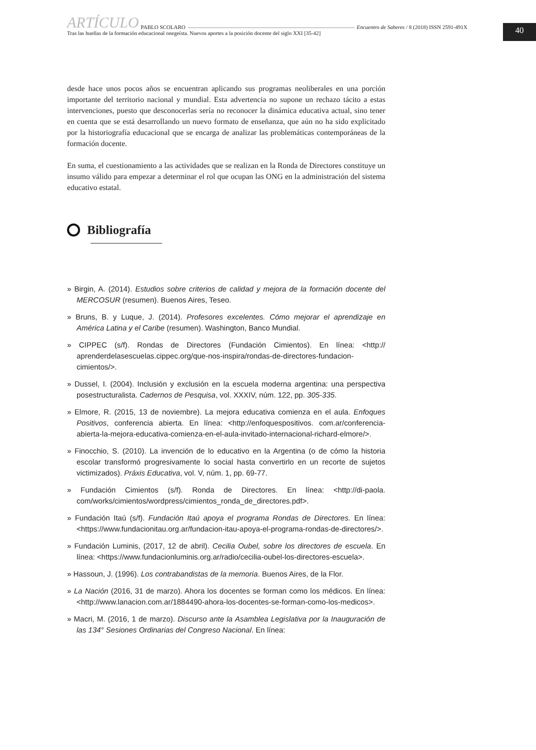ARTÍCULO PABLO SCOLARO Encuentro de Saberes / 8 (2018) ISSN 2591-491X
Tras las huellas de la formación educacional onegeísta. Nuevos aportes a la posición docente del siglo XXI [35-42]
40
desde hace unos pocos años se encuentran aplicando sus programas neoliberales en una porción importante del territorio nacional y mundial. Esta advertencia no supone un rechazo tácito a estas intervenciones, puesto que desconocerlas sería no reconocer la dinámica educativa actual, sino tener en cuenta que se está desarrollando un nuevo formato de enseñanza, que aún no ha sido explicitado por la historiografía educacional que se encarga de analizar las problemáticas contemporáneas de la formación docente.
En suma, el cuestionamiento a las actividades que se realizan en la Ronda de Directores constituye un insumo válido para empezar a determinar el rol que ocupan las ONG en la administración del sistema educativo estatal.
Bibliografía
» Birgin, A. (2014). Estudios sobre criterios de calidad y mejora de la formación docente del MERCOSUR (resumen). Buenos Aires, Teseo.
» Bruns, B. y Luque, J. (2014). Profesores excelentes. Cómo mejorar el aprendizaje en América Latina y el Caribe (resumen). Washington, Banco Mundial.
» CIPPEC (s/f). Rondas de Directores (Fundación Cimientos). En línea: <http:// aprenderdelasescuelas.cippec.org/que-nos-inspira/rondas-de-directores-fundacion-cimientos/>.
» Dussel, I. (2004). Inclusión y exclusión en la escuela moderna argentina: una perspectiva posestructuralista. Cadernos de Pesquisa, vol. XXXIV, núm. 122, pp. 305-335.
» Elmore, R. (2015, 13 de noviembre). La mejora educativa comienza en el aula. Enfoques Positivos, conferencia abierta. En línea: <http://enfoquespositivos. com.ar/conferencia-abierta-la-mejora-educativa-comienza-en-el-aula-invitado-internacional-richard-elmore/>.
» Finocchio, S. (2010). La invención de lo educativo en la Argentina (o de cómo la historia escolar transformó progresivamente lo social hasta convertirlo en un recorte de sujetos victimizados). Práxis Educativa, vol. V, núm. 1, pp. 69-77.
» Fundación Cimientos (s/f). Ronda de Directores. En línea: <http://di-paola. com/works/cimientos/wordpress/cimientos_ronda_de_directores.pdf>.
» Fundación Itaú (s/f). Fundación Itaú apoya el programa Rondas de Directores. En línea: <https://www.fundacionitau.org.ar/fundacion-itau-apoya-el-programa-rondas-de-directores/>.
» Fundación Luminis, (2017, 12 de abril). Cecilia Oubel, sobre los directores de escuela. En línea: <https://www.fundacionluminis.org.ar/radio/cecilia-oubel-los-directores-escuela>.
» Hassoun, J. (1996). Los contrabandistas de la memoria. Buenos Aires, de la Flor.
» La Nación (2016, 31 de marzo). Ahora los docentes se forman como los médicos. En línea: <http://www.lanacion.com.ar/1884490-ahora-los-docentes-se-forman-como-los-medicos>.
» Macri, M. (2016, 1 de marzo). Discurso ante la Asamblea Legislativa por la Inauguración de las 134° Sesiones Ordinarias del Congreso Nacional. En línea: